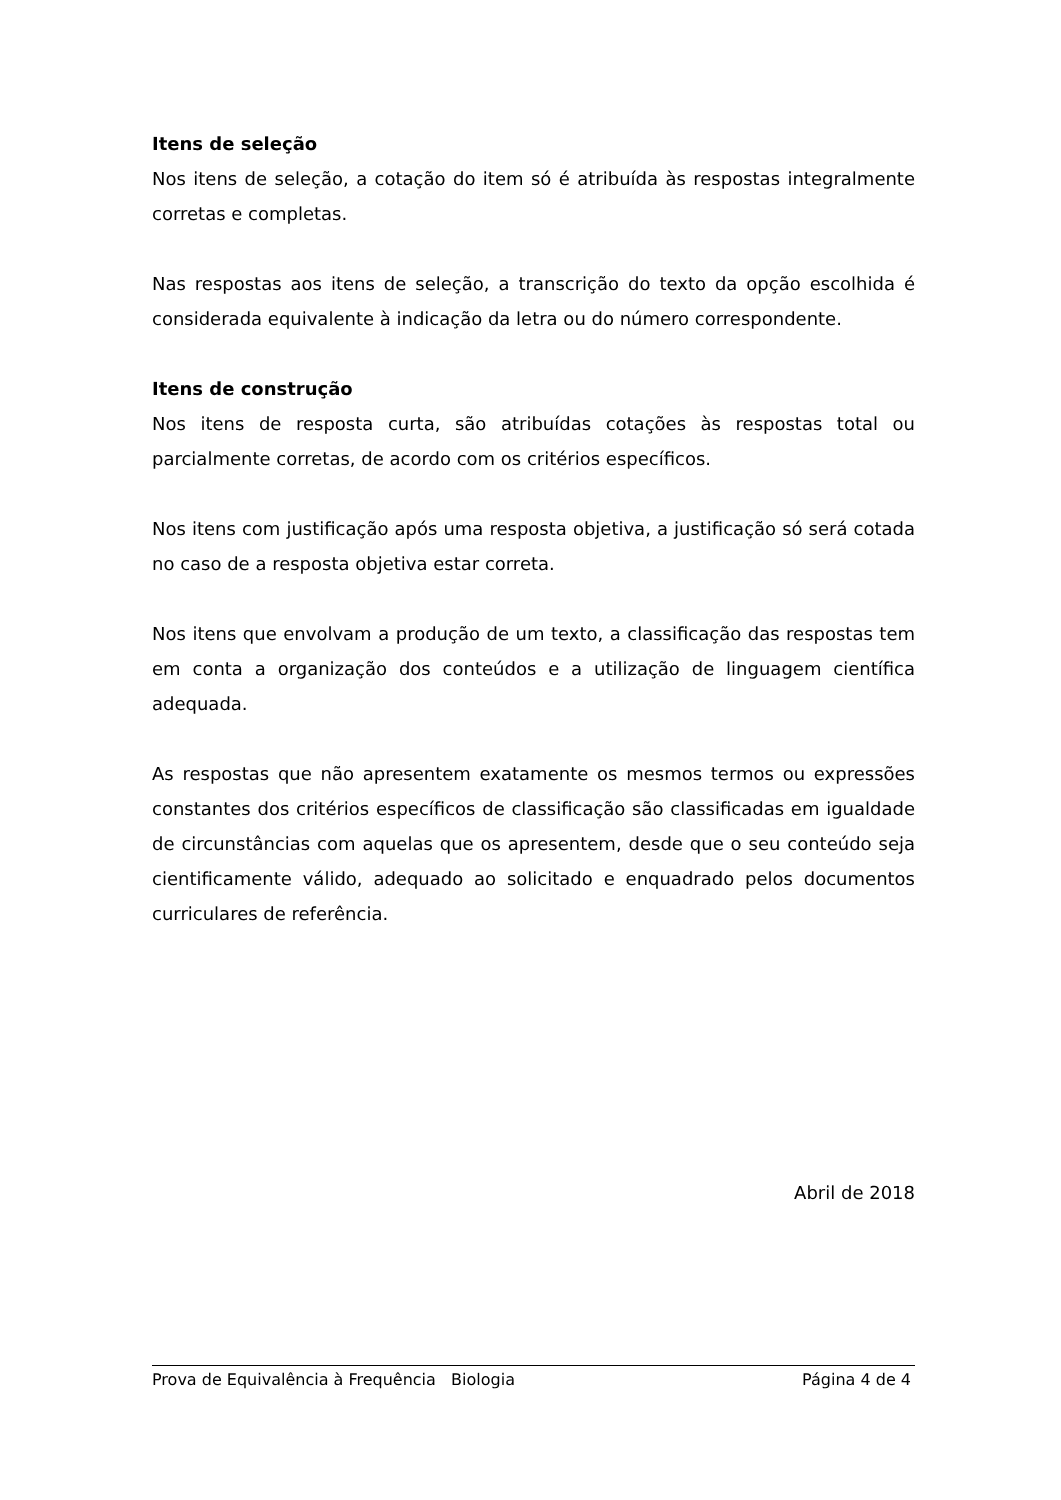Itens de seleção
Nos itens de seleção, a cotação do item só é atribuída às respostas integralmente corretas e completas.
Nas respostas aos itens de seleção, a transcrição do texto da opção escolhida é considerada equivalente à indicação da letra ou do número correspondente.
Itens de construção
Nos itens de resposta curta, são atribuídas cotações às respostas total ou parcialmente corretas, de acordo com os critérios específicos.
Nos itens com justificação após uma resposta objetiva, a justificação só será cotada no caso de a resposta objetiva estar correta.
Nos itens que envolvam a produção de um texto, a classificação das respostas tem em conta a organização dos conteúdos e a utilização de linguagem científica adequada.
As respostas que não apresentem exatamente os mesmos termos ou expressões constantes dos critérios específicos de classificação são classificadas em igualdade de circunstâncias com aquelas que os apresentem, desde que o seu conteúdo seja cientificamente válido, adequado ao solicitado e enquadrado pelos documentos curriculares de referência.
Abril de 2018
Prova de Equivalência à Frequência Biologia Página 4 de 4